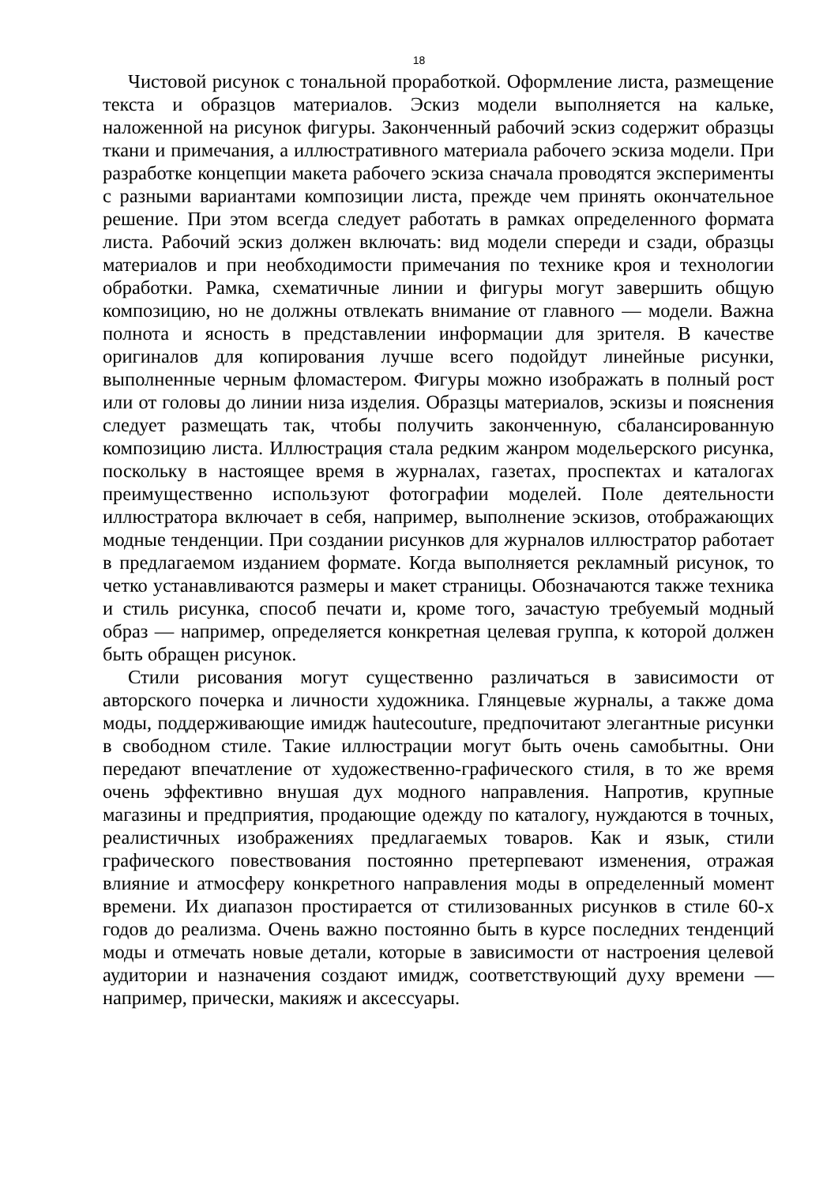18
Чистовой рисунок с тональной проработкой. Оформление листа, размещение текста и образцов материалов. Эскиз модели выполняется на кальке, наложенной на рисунок фигуры. Законченный рабочий эскиз содержит образцы ткани и примечания, а иллюстративного материала рабочего эскиза модели. При разработке концепции макета рабочего эскиза сначала проводятся эксперименты с разными вариантами композиции листа, прежде чем принять окончательное решение. При этом всегда следует работать в рамках определенного формата листа. Рабочий эскиз должен включать: вид модели спереди и сзади, образцы материалов и при необходимости примечания по технике кроя и технологии обработки. Рамка, схематичные линии и фигуры могут завершить общую композицию, но не должны отвлекать внимание от главного — модели. Важна полнота и ясность в представлении информации для зрителя. В качестве оригиналов для копирования лучше всего подойдут линейные рисунки, выполненные черным фломастером. Фигуры можно изображать в полный рост или от головы до линии низа изделия. Образцы материалов, эскизы и пояснения следует размещать так, чтобы получить законченную, сбалансированную композицию листа. Иллюстрация стала редким жанром модельерского рисунка, поскольку в настоящее время в журналах, газетах, проспектах и каталогах преимущественно используют фотографии моделей. Поле деятельности иллюстратора включает в себя, например, выполнение эскизов, отображающих модные тенденции. При создании рисунков для журналов иллюстратор работает в предлагаемом изданием формате. Когда выполняется рекламный рисунок, то четко устанавливаются размеры и макет страницы. Обозначаются также техника и стиль рисунка, способ печати и, кроме того, зачастую требуемый модный образ — например, определяется конкретная целевая группа, к которой должен быть обращен рисунок.
Стили рисования могут существенно различаться в зависимости от авторского почерка и личности художника. Глянцевые журналы, а также дома моды, поддерживающие имидж hautecouture, предпочитают элегантные рисунки в свободном стиле. Такие иллюстрации могут быть очень самобытны. Они передают впечатление от художественно-графического стиля, в то же время очень эффективно внушая дух модного направления. Напротив, крупные магазины и предприятия, продающие одежду по каталогу, нуждаются в точных, реалистичных изображениях предлагаемых товаров. Как и язык, стили графического повествования постоянно претерпевают изменения, отражая влияние и атмосферу конкретного направления моды в определенный момент времени. Их диапазон простирается от стилизованных рисунков в стиле 60-х годов до реализма. Очень важно постоянно быть в курсе последних тенденций моды и отмечать новые детали, которые в зависимости от настроения целевой аудитории и назначения создают имидж, соответствующий духу времени — например, прически, макияж и аксессуары.